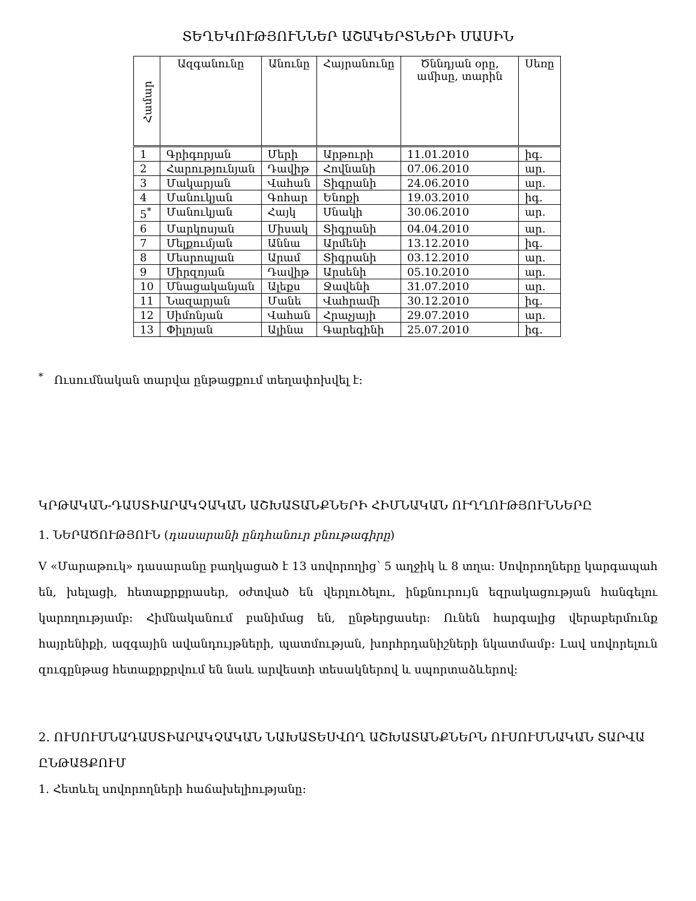ՏԵՂԵԿՈՒԹՅՈՒՆՆԵՐ ԱՇԱԿԵՐՏՆԵՐԻ ՄԱՍԻՆ
| Համար | Ազգանունը | Անունը | Հայրանունը | Ծննդյան օրը, ամիսը, տարին | Սեռը |
| --- | --- | --- | --- | --- | --- |
| 1 | Գրիգորյան | Մերի | Արթուրի | 11.01.2010 | իգ. |
| 2 | Հարությունյան | Դավիթ | Հովնանի | 07.06.2010 | ար. |
| 3 | Մակարյան | Վահան | Տիգրանի | 24.06.2010 | ար. |
| 4 | Մանուկյան | Գոհար | Ենոքի | 19.03.2010 | իգ. |
| 5<sup>*</sup> | Մանուկյան | Հայկ | Սնակի | 30.06.2010 | ար. |
| 6 | Մարկոսյան | Միսակ | Տիգրանի | 04.04.2010 | ար. |
| 7 | Մելքումյան | Աննա | Արմենի | 13.12.2010 | իգ. |
| 8 | Մեսրոպյան | Արամ | Տիգրանի | 03.12.2010 | ար. |
| 9 | Միրզոյան | Դավիթ | Արսենի | 05.10.2010 | ար. |
| 10 | Մնացականյան | Ալեքս | Ջավենի | 31.07.2010 | ար. |
| 11 | Նազարյան | Մանե | Վահրամի | 30.12.2010 | իգ. |
| 12 | Սիմոնյան | Վահան | Հրաչյայի | 29.07.2010 | ար. |
| 13 | Փիլոյան | Ալինա | Գարեգինի | 25.07.2010 | իգ. |
<sup>*</sup> Ուսումնական տարվա ընթացքում տեղափոխվել է:
ԿՐԹԱԿԱՆ-ԴԱՍՏԻԱՐԱԿՉԱԿԱՆ ԱՇԽԱՏԱՆՔՆԵՐԻ ՀԻՄՆԱԿԱՆ ՈՒՂՂՈՒԹՅՈՒՆՆԵՐԸ
1. ՆԵՐԱԾՈՒԹՅՈՒՆ (դասարանի ընդհանուր բնութագիրը)
V «Մարաթուկ» դասարանը բաղկացած է 13 սովորողից՝ 5 աղջիկ և 8 տղա: Սովորողները կարգապահ են, խելացի, հետաքրքրասեր, օժտված են վերլուծելու, ինքնուրույն եզրակացության հանգելու կարողությամբ: Հիմնականում բանիմաց են, ընթերցասեր: Ունեն հարգալից վերաբերմունք հայրենիքի, ազգային ավանդույթների, պատմության, խորհրդանիշների նկատմամբ: Լավ սովորելուն զուգընթաց հետաքրքրվում են նաև արվեստի տեսակներով և սպորտաձևերով:
2. ՈՒՍՈՒՄՆԱԴԱՍՏԻԱՐԱԿՉԱԿԱՆ ՆԱԽԱՏԵՍՎՈՂ ԱՇԽԱՏԱՆՔՆԵՐՆ ՈՒՍՈՒՄՆԱԿԱՆ ՏԱՐՎԱ ԸՆԹԱՑՔՈՒՄ
1. Հետևել սովորողների հաճախելիությանը: